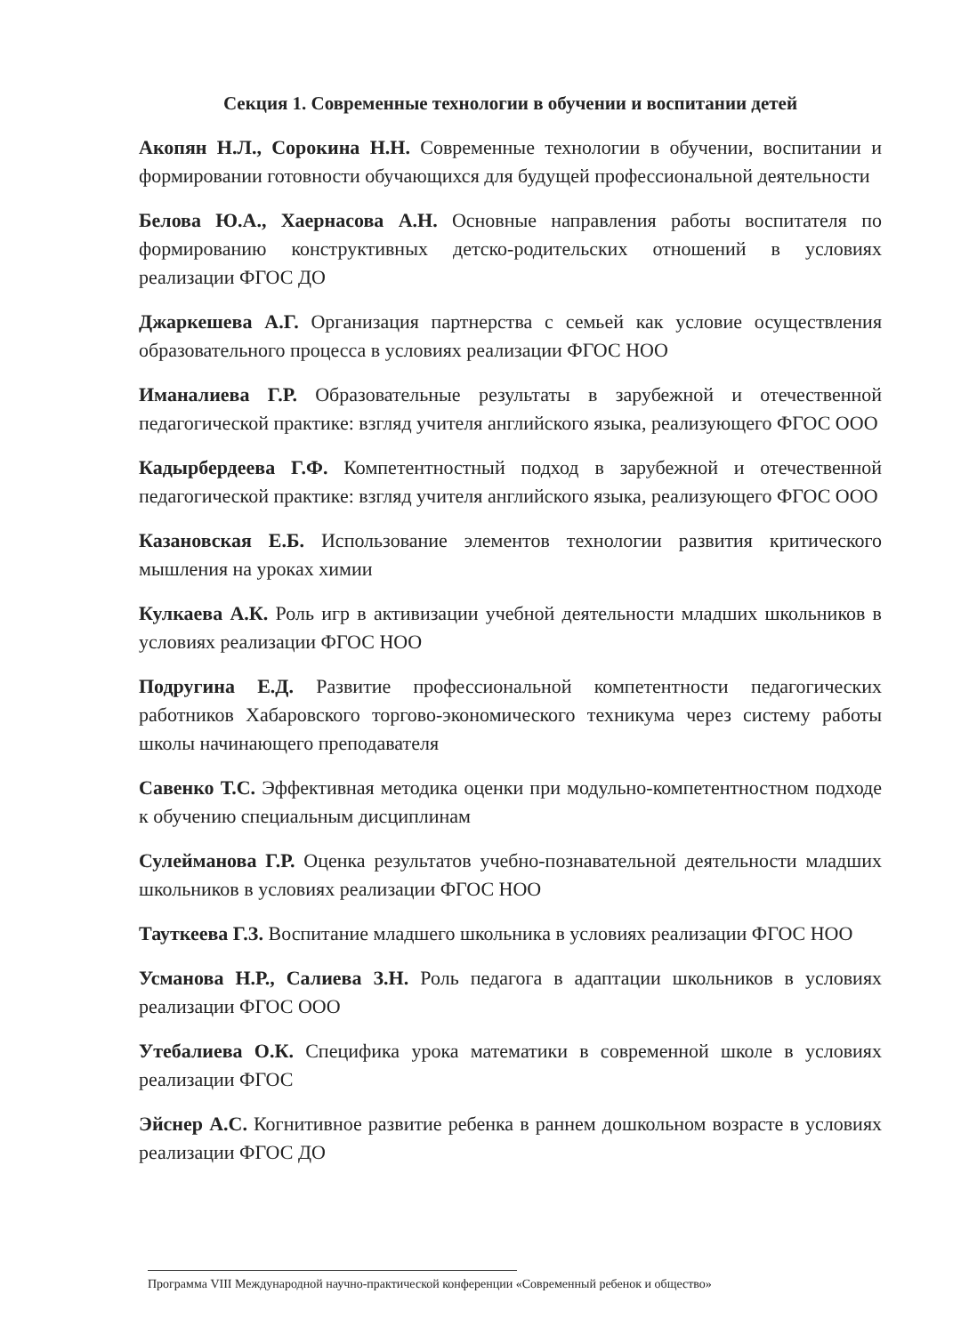Секция 1. Современные технологии в обучении и воспитании детей
Акопян Н.Л., Сорокина Н.Н. Современные технологии в обучении, воспитании и формировании готовности обучающихся для будущей профессиональной деятельности
Белова Ю.А., Хаернасова А.Н. Основные направления работы воспитателя по формированию конструктивных детско-родительских отношений в условиях реализации ФГОС ДО
Джаркешева А.Г. Организация партнерства с семьей как условие осуществления образовательного процесса в условиях реализации ФГОС НОО
Иманалиева Г.Р. Образовательные результаты в зарубежной и отечественной педагогической практике: взгляд учителя английского языка, реализующего ФГОС ООО
Кадырбердеева Г.Ф. Компетентностный подход в зарубежной и отечественной педагогической практике: взгляд учителя английского языка, реализующего ФГОС ООО
Казановская Е.Б. Использование элементов технологии развития критического мышления на уроках химии
Кулкаева А.К. Роль игр в активизации учебной деятельности младших школьников в условиях реализации ФГОС НОО
Подругина Е.Д. Развитие профессиональной компетентности педагогических работников Хабаровского торгово-экономического техникума через систему работы школы начинающего преподавателя
Савенко Т.С. Эффективная методика оценки при модульно-компетентностном подходе к обучению специальным дисциплинам
Сулейманова Г.Р. Оценка результатов учебно-познавательной деятельности младших школьников в условиях реализации ФГОС НОО
Тауткеева Г.З. Воспитание младшего школьника в условиях реализации ФГОС НОО
Усманова Н.Р., Салиева З.Н. Роль педагога в адаптации школьников в условиях реализации ФГОС ООО
Утебалиева О.К. Специфика урока математики в современной школе в условиях реализации ФГОС
Эйснер А.С. Когнитивное развитие ребенка в раннем дошкольном возрасте в условиях реализации ФГОС ДО
Программа VIII Международной научно-практической конференции «Современный ребенок и общество»